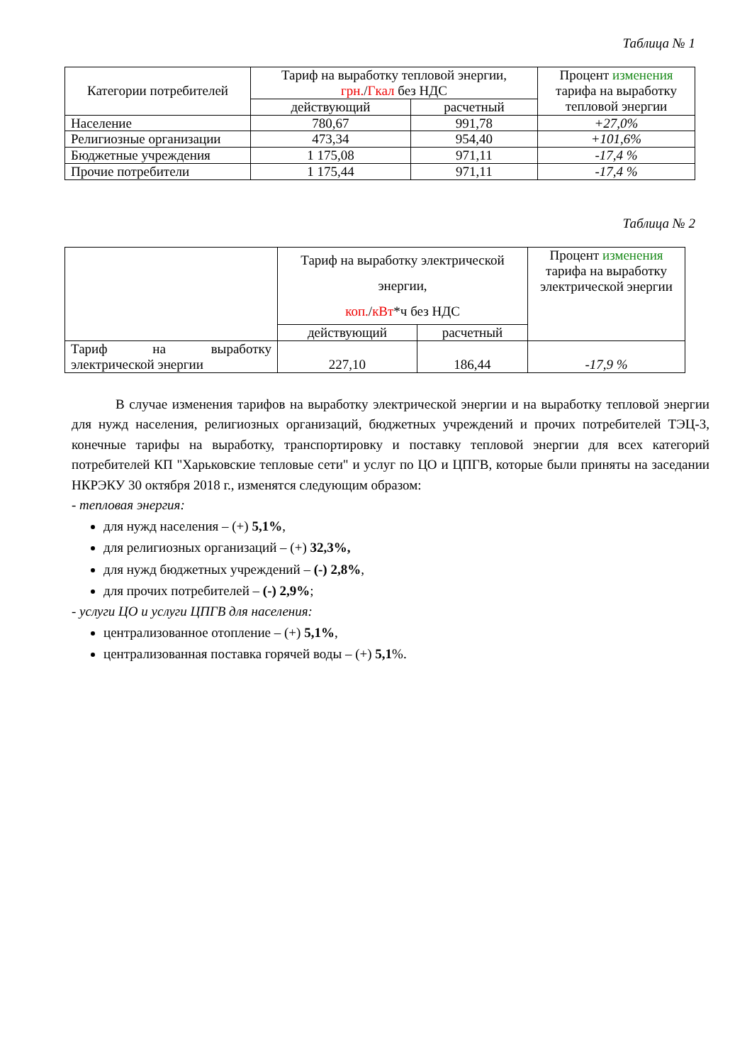Таблица № 1
| Категории потребителей | Тариф на выработку тепловой энергии, грн. / Гкал без НДС | | Процент изменения тарифа на выработку тепловой энергии |
| --- | --- | --- | --- |
| | действующий | расчетный | |
| Население | 780,67 | 991,78 | +27,0% |
| Религиозные организации | 473,34 | 954,40 | +101,6% |
| Бюджетные учреждения | 1 175,08 | 971,11 | -17,4 % |
| Прочие потребители | 1 175,44 | 971,11 | -17,4 % |
Таблица № 2
| | Тариф на выработку электрической энергии, коп. / кВт *ч без НДС | | Процент изменения тарифа на выработку электрической энергии |
| --- | --- | --- | --- |
| | действующий | расчетный | |
| Тариф на выработку электрической энергии | 227,10 | 186,44 | -17,9 % |
В случае изменения тарифов на выработку электрической энергии и на выработку тепловой энергии для нужд населения, религиозных организаций, бюджетных учреждений и прочих потребителей ТЭЦ-3, конечные тарифы на выработку, транспортировку и поставку тепловой энергии для всех категорий потребителей КП "Харьковские тепловые сети" и услуг по ЦО и ЦПГВ, которые были приняты на заседании НКРЭКУ 30 октября 2018 г., изменятся следующим образом:
- тепловая энергия:
для нужд населения – (+) 5,1%,
для религиозных организаций – (+) 32,3%,
для нужд бюджетных учреждений – (-) 2,8%,
для прочих потребителей – (-) 2,9%;
- услуги ЦО и услуги ЦПГВ для населения:
централизованное отопление – (+) 5,1%,
централизованная поставка горячей воды – (+) 5,1%.